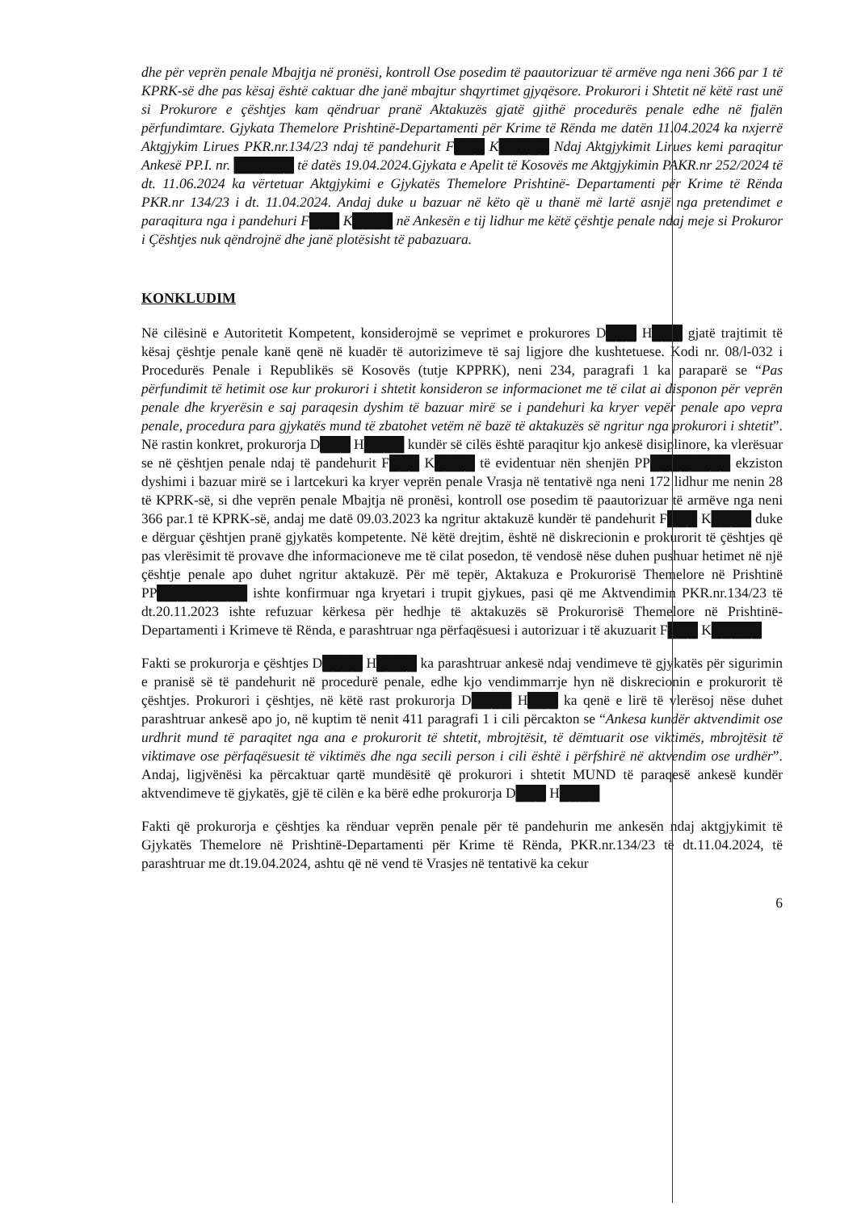dhe për veprën penale Mbajtja në pronësi, kontroll Ose posedim të paautorizuar të armëve nga neni 366 par 1 të KPRK-së dhe pas kësaj është caktuar dhe janë mbajtur shqyrtimet gjyqësore. Prokurori i Shtetit në këtë rast unë si Prokurore e çështjes kam qëndruar pranë Aktakuzës gjatë gjithë procedurës penale edhe në fjalën përfundimtare. Gjykata Themelore Prishtinë-Departamenti për Krime të Rënda me datën 11.04.2024 ka nxjerrë Aktgjykim Lirues PKR.nr.134/23 ndaj të pandehurit F███ K█████ Ndaj Aktgjykimit Lirues kemi paraqitur Ankesë PP.I. nr. ██████ të datës 19.04.2024.Gjykata e Apelit të Kosovës me Aktgjykimin PAKR.nr 252/2024 të dt. 11.06.2024 ka vërtetuar Aktgjykimi e Gjykatës Themelore Prishtinë- Departamenti për Krime të Rënda PKR.nr 134/23 i dt. 11.04.2024. Andaj duke u bazuar në këto që u thanë më lartë asnjë nga pretendimet e paraqitura nga i pandehuri F███ K████ në Ankesën e tij lidhur me këtë çështje penale ndaj meje si Prokuror i Çështjes nuk qëndrojnë dhe janë plotësisht të pabazuara.
KONKLUDIM
Në cilësinë e Autoritetit Kompetent, konsiderojmë se veprimet e prokurores D███ H███ gjatë trajtimit të kësaj çështje penale kanë qenë në kuadër të autorizimeve të saj ligjore dhe kushtetuese. Kodi nr. 08/l-032 i Procedurës Penale i Republikës së Kosovës (tutje KPPRK), neni 234, paragrafi 1 ka paraparë se “Pas përfundimit të hetimit ose kur prokurori i shtetit konsideron se informacionet me të cilat ai disponon për veprën penale dhe kryerësin e saj paraqesin dyshim të bazuar mirë se i pandehuri ka kryer vepër penale apo vepra penale, procedura para gjykatës mund të zbatohet vetëm në bazë të aktakuzës së ngritur nga prokurori i shtetit”. Në rastin konkret, prokurorja D███ H████ kundër së cilës është paraqitur kjo ankesë disiplinore, ka vlerësuar se në çështjen penale ndaj të pandehurit F███ K████ të evidentuar nën shenjën PP████████ ekziston dyshimi i bazuar mirë se i lartcekuri ka kryer veprën penale Vrasja në tentativë nga neni 172 lidhur me nenin 28 të KPRK-së, si dhe veprën penale Mbajtja në pronësi, kontroll ose posedim të paautorizuar të armëve nga neni 366 par.1 të KPRK-së, andaj me datë 09.03.2023 ka ngritur aktakuzë kundër të pandehurit F███ K████ duke e dërguar çështjen pranë gjykatës kompetente. Në këtë drejtim, është në diskrecionin e prokurorit të çështjes që pas vlerësimit të provave dhe informacioneve me të cilat posedon, të vendosë nëse duhen pushuar hetimet në një çështje penale apo duhet ngritur aktakuzë. Për më tepër, Aktakuza e Prokurorisë Themelore në Prishtinë PP█████████ ishte konfirmuar nga kryetari i trupit gjykues, pasi që me Aktvendimin PKR.nr.134/23 të dt.20.11.2023 ishte refuzuar kërkesa për hedhje të aktakuzës së Prokurorisë Themelore në Prishtinë-Departamenti i Krimeve të Rënda, e parashtruar nga përfaqësuesi i autorizuar i të akuzuarit F███ K█████
Fakti se prokurorja e çështjes D████ H████ ka parashtruar ankesë ndaj vendimeve të gjykatës për sigurimin e pranisë së të pandehurit në procedurë penale, edhe kjo vendimmarrje hyn në diskrecionin e prokurorit të çështjes. Prokurori i çështjes, në këtë rast prokurorja D████ H███ ka qenë e lirë të vlerësoj nëse duhet parashtruar ankesë apo jo, në kuptim të nenit 411 paragrafi 1 i cili përcakton se “Ankesa kundër aktvendimit ose urdhrit mund të paraqitet nga ana e prokurorit të shtetit, mbrojtësit, të dëmtuarit ose viktimës, mbrojtësit të viktimave ose përfaqësuesit të viktimës dhe nga secili person i cili është i përfshirë në aktvendim ose urdhër”. Andaj, ligjvënësi ka përcaktuar qartë mundësitë që prokurori i shtetit MUND të paraqesë ankesë kundër aktvendimeve të gjykatës, gjë të cilën e ka bërë edhe prokurorja D███ H████
Fakti që prokurorja e çështjes ka rënduar veprën penale për të pandehurin me ankesën ndaj aktgjykimit të Gjykatës Themelore në Prishtinë-Departamenti për Krime të Rënda, PKR.nr.134/23 të dt.11.04.2024, të parashtruar me dt.19.04.2024, ashtu që në vend të Vrasjes në tentativë ka cekur
6